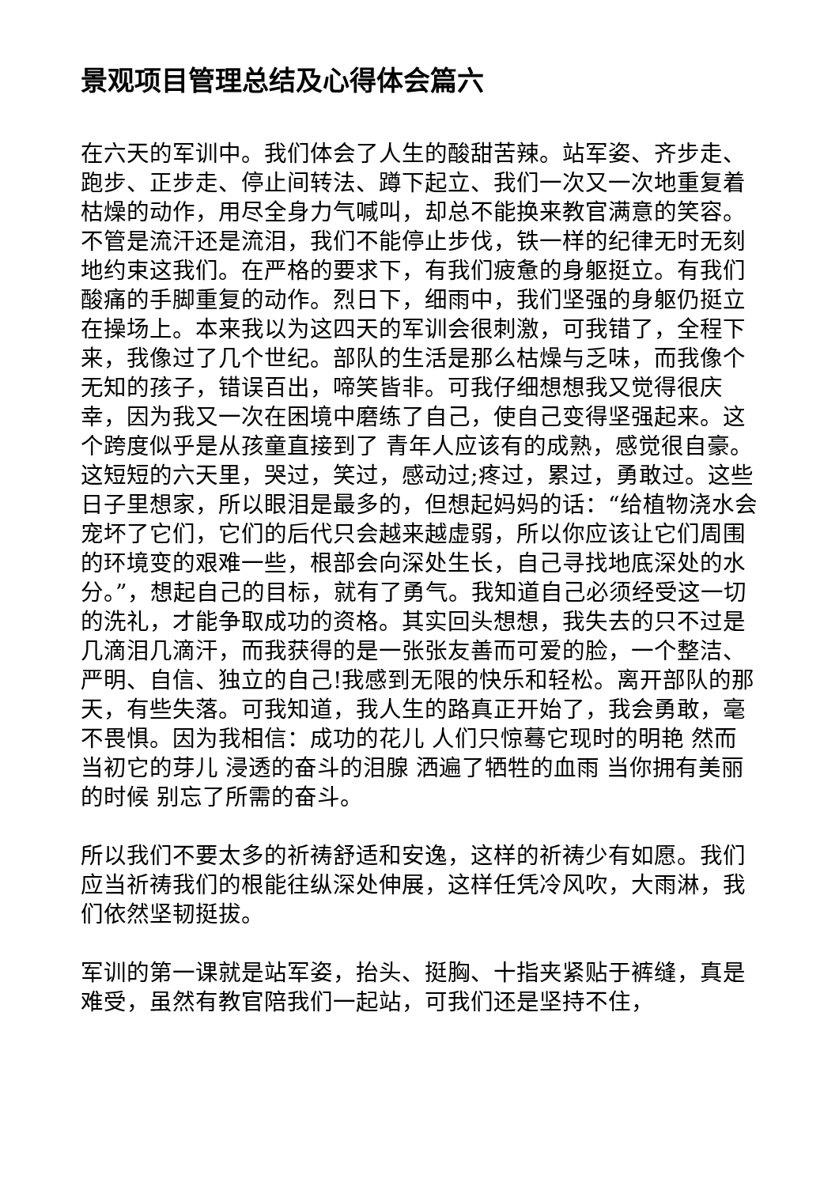景观项目管理总结及心得体会篇六
在六天的军训中。我们体会了人生的酸甜苦辣。站军姿、齐步走、跑步、正步走、停止间转法、蹲下起立、我们一次又一次地重复着枯燥的动作，用尽全身力气喊叫，却总不能换来教官满意的笑容。不管是流汗还是流泪，我们不能停止步伐，铁一样的纪律无时无刻地约束这我们。在严格的要求下，有我们疲惫的身躯挺立。有我们酸痛的手脚重复的动作。烈日下，细雨中，我们坚强的身躯仍挺立在操场上。本来我以为这四天的军训会很刺激，可我错了，全程下来，我像过了几个世纪。部队的生活是那么枯燥与乏味，而我像个无知的孩子，错误百出，啼笑皆非。可我仔细想想我又觉得很庆幸，因为我又一次在困境中磨练了自己，使自己变得坚强起来。这个跨度似乎是从孩童直接到了 青年人应该有的成熟，感觉很自豪。这短短的六天里，哭过，笑过，感动过;疼过，累过，勇敢过。这些日子里想家，所以眼泪是最多的，但想起妈妈的话：“给植物浇水会宠坏了它们，它们的后代只会越来越虚弱，所以你应该让它们周围的环境变的艰难一些，根部会向深处生长，自己寻找地底深处的水分。”，想起自己的目标，就有了勇气。我知道自己必须经受这一切的洗礼，才能争取成功的资格。其实回头想想，我失去的只不过是几滴泪几滴汗，而我获得的是一张张友善而可爱的脸，一个整洁、严明、自信、独立的自己!我感到无限的快乐和轻松。离开部队的那天，有些失落。可我知道，我人生的路真正开始了，我会勇敢，毫不畏惧。因为我相信：成功的花儿 人们只惊蓦它现时的明艳 然而当初它的芽儿 浸透的奋斗的泪腺 洒遍了牺牲的血雨 当你拥有美丽的时候 别忘了所需的奋斗。
所以我们不要太多的祈祷舒适和安逸，这样的祈祷少有如愿。我们应当祈祷我们的根能往纵深处伸展，这样任凭冷风吹，大雨淋，我们依然坚韧挺拔。
军训的第一课就是站军姿，抬头、挺胸、十指夹紧贴于裤缝，真是难受，虽然有教官陪我们一起站，可我们还是坚持不住，